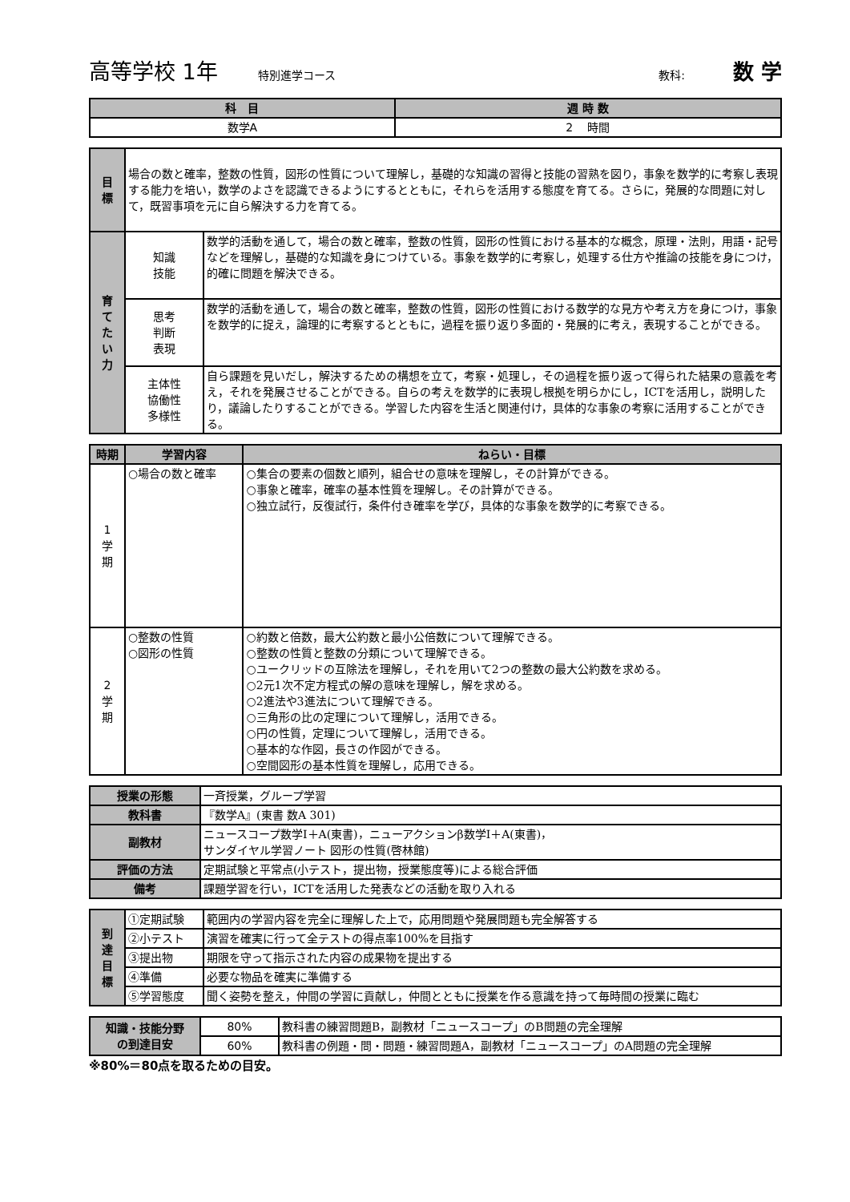高等学校 1年 特別進学コース 教科: 数 学
| 科 目 | 週 時 数 |
| --- | --- |
| 数学A | 2 時間 |
| 目 標 | 場合の数と確率，整数の性質，図形の性質について理解し，基礎的な知識の習得と技能の習熟を図り，事象を数学的に考察し表現する能力を培い，数学のよさを認識できるようにするとともに，それらを活用する態度を育てる。さらに，発展的な問題に対して，既習事項を元に自ら解決する力を育てる。 | |
| 育 て た い 力 | 知識 技能 | 数学的活動を通して，場合の数と確率，整数の性質，図形の性質における基本的な概念，原理・法則，用語・記号などを理解し，基礎的な知識を身につけている。事象を数学的に考察し，処理する仕方や推論の技能を身につけ，的確に問題を解決できる。 |
| | 思考 判断 表現 | 数学的活動を通して，場合の数と確率，整数の性質，図形の性質における数学的な見方や考え方を身につけ，事象を数学的に捉え，論理的に考察するとともに，過程を振り返り多面的・発展的に考え，表現することができる。 |
| | 主体性 協働性 多様性 | 自ら課題を見いだし，解決するための構想を立て，考察・処理し，その過程を振り返って得られた結果の意義を考え，それを発展させることができる。自らの考えを数学的に表現し根拠を明らかにし，ICTを活用し，説明したり，議論したりすることができる。学習した内容を生活と関連付け，具体的な事象の考察に活用することができる。 |
| 時期 | 学習内容 | ねらい・目標 |
| --- | --- | --- |
| 1 学 期 | ○場合の数と確率 | ○集合の要素の個数と順列，組合せの意味を理解し，その計算ができる。 ○事象と確率，確率の基本性質を理解し。その計算ができる。 ○独立試行，反復試行，条件付き確率を学び，具体的な事象を数学的に考察できる。 |
| 2 学 期 | ○整数の性質 ○図形の性質 | ○約数と倍数，最大公約数と最小公倍数について理解できる。 ○整数の性質と整数の分類について理解できる。 ○ユークリッドの互除法を理解し，それを用いて2つの整数の最大公約数を求める。 ○2元1次不定方程式の解の意味を理解し，解を求める。 ○2進法や3進法について理解できる。 ○三角形の比の定理について理解し，活用できる。 ○円の性質，定理について理解し，活用できる。 ○基本的な作図，長さの作図ができる。 ○空間図形の基本性質を理解し，応用できる。 |
| 授業の形態 | 一斉授業，グループ学習 |
| 教科書 | 『数学A』(東書 数A 301) |
| 副教材 | ニュースコープ数学Ⅰ＋A(東書)，ニューアクションβ数学Ⅰ＋A(東書)， サンダイヤル学習ノート 図形の性質(啓林館) |
| 評価の方法 | 定期試験と平常点(小テスト，提出物，授業態度等)による総合評価 |
| 備考 | 課題学習を行い，ICTを活用した発表などの活動を取り入れる |
| 到 達 目 標 | ①定期試験 | 範囲内の学習内容を完全に理解した上で，応用問題や発展問題も完全解答する |
| | ②小テスト | 演習を確実に行って全テストの得点率100%を目指す |
| | ③提出物 | 期限を守って指示された内容の成果物を提出する |
| | ④準備 | 必要な物品を確実に準備する |
| | ⑤学習態度 | 聞く姿勢を整え，仲間の学習に貢献し，仲間とともに授業を作る意識を持って毎時間の授業に臨む |
| 知識・技能分野 の到達目安 | 80% | 教科書の練習問題B，副教材「ニュースコープ」のB問題の完全理解 |
| | 60% | 教科書の例題・問・問題・練習問題A，副教材「ニュースコープ」のA問題の完全理解 |
※80%＝80点を取るための目安。